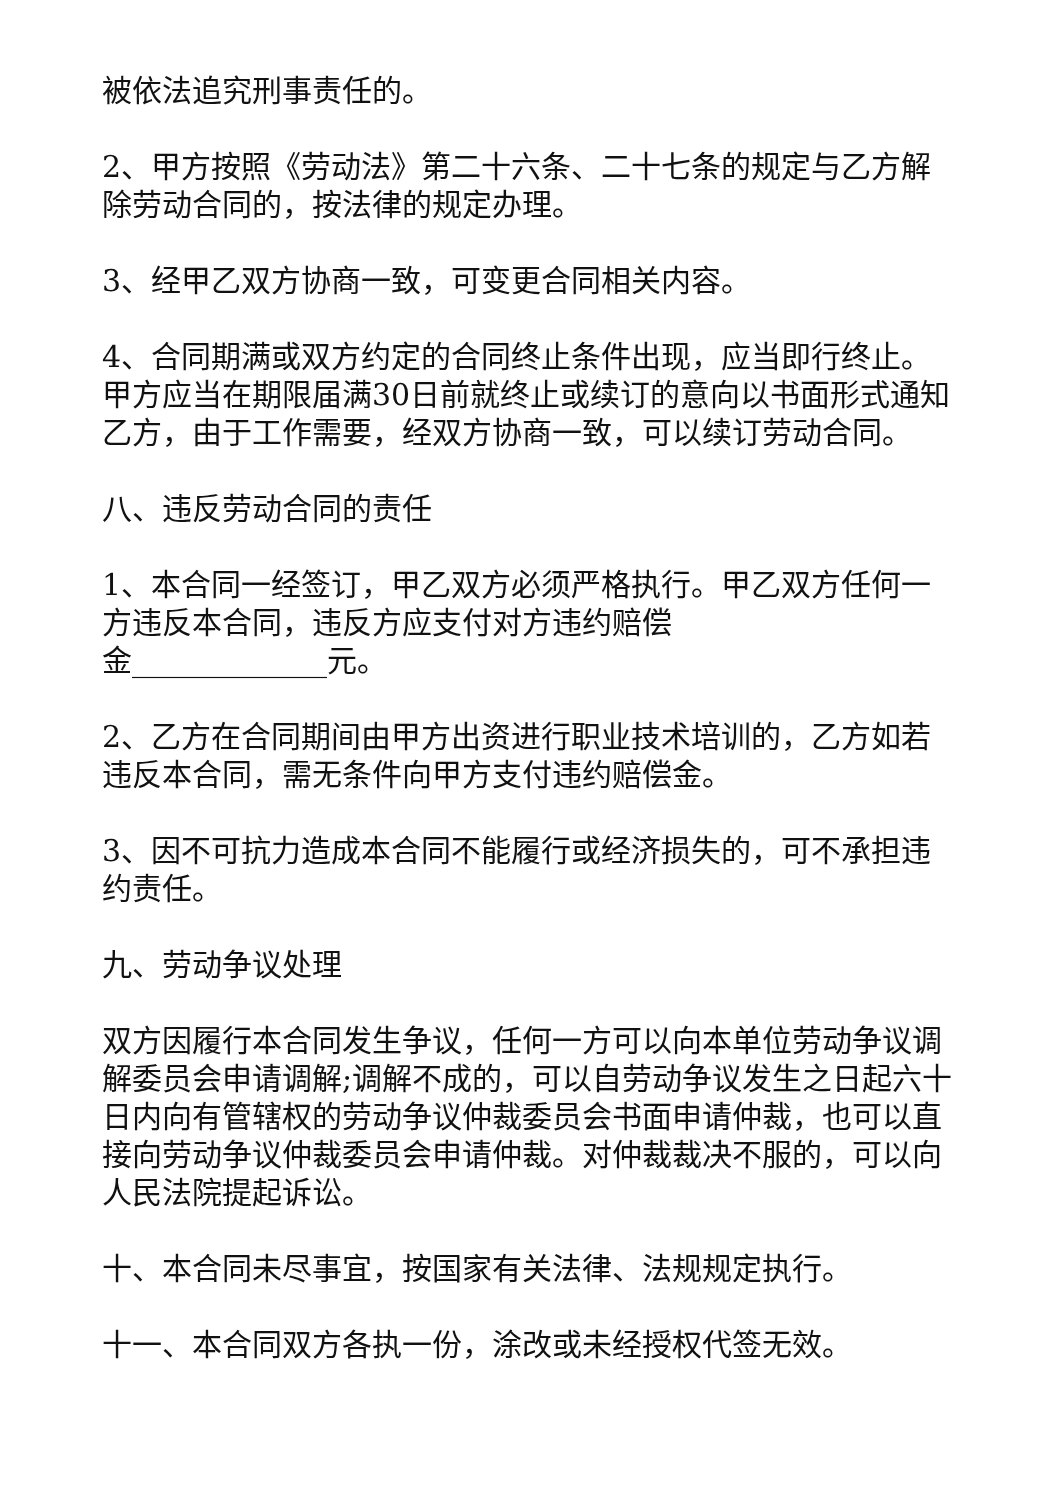被依法追究刑事责任的。
2、甲方按照《劳动法》第二十六条、二十七条的规定与乙方解除劳动合同的，按法律的规定办理。
3、经甲乙双方协商一致，可变更合同相关内容。
4、合同期满或双方约定的合同终止条件出现，应当即行终止。甲方应当在期限届满30日前就终止或续订的意向以书面形式通知乙方，由于工作需要，经双方协商一致，可以续订劳动合同。
八、违反劳动合同的责任
1、本合同一经签订，甲乙双方必须严格执行。甲乙双方任何一方违反本合同，违反方应支付对方违约赔偿
金_____________元。
2、乙方在合同期间由甲方出资进行职业技术培训的，乙方如若违反本合同，需无条件向甲方支付违约赔偿金。
3、因不可抗力造成本合同不能履行或经济损失的，可不承担违约责任。
九、劳动争议处理
双方因履行本合同发生争议，任何一方可以向本单位劳动争议调解委员会申请调解;调解不成的，可以自劳动争议发生之日起六十日内向有管辖权的劳动争议仲裁委员会书面申请仲裁，也可以直接向劳动争议仲裁委员会申请仲裁。对仲裁裁决不服的，可以向人民法院提起诉讼。
十、本合同未尽事宜，按国家有关法律、法规规定执行。
十一、本合同双方各执一份，涂改或未经授权代签无效。